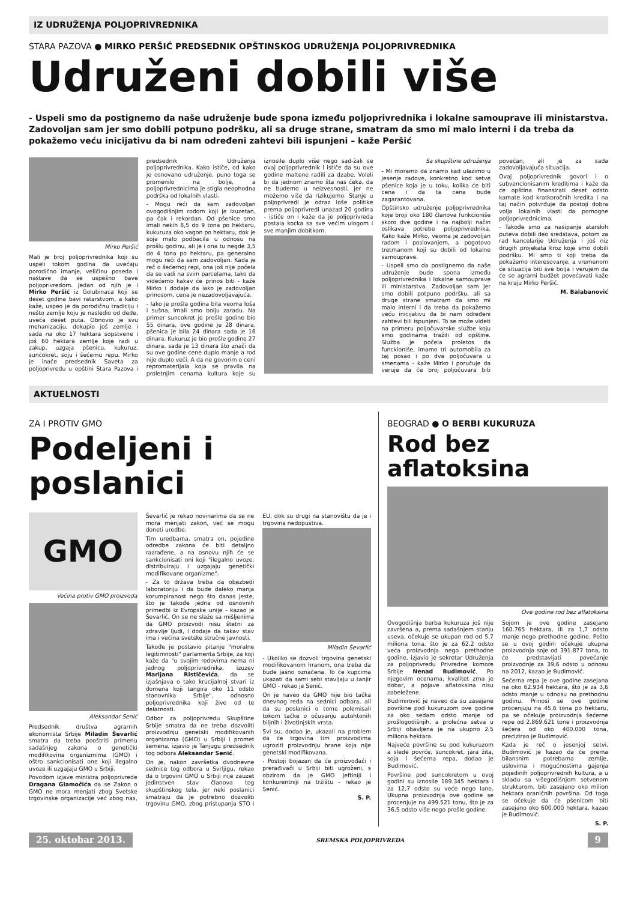IZ UDRUŽENJA POLJOPRIVREDNIKA
STARA PAZOVA ● MIRKO PERŠIĆ PREDSEDNIK OPŠTINSKOG UDRUŽENJA POLJOPRIVREDNIKA
Udruženi dobili više
- Uspeli smo da postignemo da naše udruženje bude spona između poljoprivrednika i lokalne samouprave ili ministarstva. Zadovoljan sam jer smo dobili potpuno podršku, ali sa druge strane, smatram da smo mi malo interni i da treba da pokažemo veću inicijativu da bi nam određeni zahtevi bili ispunjeni – kaže Peršić
Mirko Peršić
Mali je broj poljoprivrednika koji su uspeli tokom godina da uvećaju porodično imanje, veličinu poseda i nastave da se uspešno bave poljoprivredom. Jedan od njih je i Mirko Peršić iz Golubinaca koji se deset godina bavi ratarstvom, a kako kaže, uspeo je da porodičnu tradiciju i nešto zemlje koju je nasledio od dede, uveća deset puta. Obnovio je svu mehanizaciju, dokupio još zemlje i sada na oko 17 hektara sopstvene i još 60 hektara zemlje koje radi u zakup, uzgaja pšenicu, kukuruz, suncokret, soju i šećernu repu. Mirko je inače predsednik Saveta za poljoprivredu u opštini Stara Pazova i predsednik Udruženja poljoprivrednika. Kako ističe, od kako je osnovano udruženje, puno toga se promenilo na bolje, a poljoprivrednicima je stigla neophodna podrška od lokalnih vlasti.
- Mogu reći da sam zadovoljan ovogodišnjim rodom koji je izuzetan, pa čak i rekordan. Od pšenice smo imali nekih 8,5 do 9 tona po hektaru, kukuruza oko vagon po hektaru, dok je soja malo podbacila u odnosu na prošlu godinu, ali je i ona tu negde 3,5 do 4 tona po hektaru, pa generalno mogu reći da sam zadovoljan. Kada je reč o šećernoj repi, ona još nije počela da se vadi na svim parcelama, tako da videćemo kakav će prinos biti - kaže Mirko i dodaje da iako je zadovoljan prinosom, cena je nezadovoljavajuća.
- Iako je prošla godina bila veoma loša i sušna, imali smo bolju zaradu. Na primer suncokret je prošle godine bio 55 dinara, ove godine je 28 dinara, pšenica je bila 24 dinara sada je 16 dinara. Kukuruz je bio prošle godine 27 dinara, sada je 13 dinara što znači da su ove godine cene duplo manje a rod nije duplo veći. A da ne govorim o ceni repromaterijala koja se pravila na proletnjim cenama kultura koje su iznosile duplo više nego sad-žali se ovaj poljoprivrednik i ističe da su ove godine maltene radili za dzabe. Voleli bi da jednom znamo šta nas čeka, da ne budemo u neizvesnosti, jer ne možemo više da rizikujemo. Stanje u poljoprivredi je odraz loše politike prema poljoprivredi unazad 20 godina - ističe on i kaže da je poljoprivreda postala kocka sa sve većim ulogom i sve manjim dobitkom.
Sa skupštine udruženja
- Mi moramo da znamo kad ulazimo u jesenje radove, konkretno kod setve pšenice koja je u toku, kolika će biti cena i da ta cena bude zagarantovana.
Opštinsko udruženje poljoprivrednika koje broji oko 180 članova funkcioniše skoro dve godine i na najbolji način oslikava potrebe poljoprivrednika. Kako kaže Mirko, veoma je zadovoljan radom i poslovanjem, a pogotovo tretmanom koji su dobili od lokalne samouprave.
- Uspeli smo da postignemo da naše udruženje bude spona između poljoprivrednika i lokalne samouprave ili ministarstva. Zadovoljan sam jer smo dobili potpuno podršku, ali sa druge strane smatram da smo mi malo interni i da treba da pokažemo veću inicijativu da bi nam određeni zahtevi bili ispunjeni. To se može videti na primeru poljočuvarske službe koju smo godinama tražili od opštine. Služba je počela proletos da funckioniše, imamo tri automobila za taj posao i po dva poljočuvara u smenama - kaže Mirko i poručuje da veruje da će broj poljočuvara biti povećan, ali je za sada zadovoljavajuća situacija.
Ovaj poljoprivrednik govori i o subvencionisanim kreditima i kaže da će opština finansirati deset odsto kamate kod kratkoročnih kredita i na taj način potvrđuje da postoji dobra volja lokalnih vlasti da pomogne poljoprivrednicima.
- Takođe smo za nasipanje atarskih puteva dobili deo sredstava, potom za rad kancelarije Udruženja i još niz drugih projekata kroz koje smo dobili podršku. Mi smo ti koji treba da pokažemo interesovanje, a vremenom će situacija biti sve bolja i verujem da će se agrarni budžet povećavati kaže na kraju Mirko Peršić.
M. Balabanović
AKTUELNOSTI
ZA I PROTIV GMO
Podeljeni i poslanici
GMO
Većina protiv GMO proizvoda
Aleksandar Senić
Predsednik društva agrarnih ekonomista Srbije Miladin Ševarlić smatra da treba pooštriti primenu sadašnjeg zakona o genetički modifikovina organizmima (GMO) i oštro sankcionisati one koji ilegalno uvoze ili uzgajaju GMO u Srbiji.
Povodom izjave ministra poljoprivrede Dragana Glamočića da se Zakon o GMO ne mora menjati zbog Svetske trgovinske organizacije već zbog nas, Ševarlić je rekao novinarima da se ne mora menjati zakon, već se mogu doneti uredbe.
Tim uredbama, smatra on, pojedine odredbe zakona će biti detaljno razrađene, a na osnovu njih će se sankcionisati oni koji "ilegalno uvoze, distribuiraju i uzgajaju genetički modifikovane organizme".
- Za to država treba da obezbedi laboratoriju i da bude daleko manja korumpiranost nego što danas jeste, što je takođe jedna od osnovnih primedbi iz Evropske unije - kazao je Ševarlić. On se ne slaže sa mišljenima da GMO proizvodi nisu štetni za zdravlje ljudi, i dodaje da takav stav ima i većina svetske stručne javnosti.
Takođe je postavio pitanje "moralne legitimnosti" parlamenta Srbije, za koji kaže da "u svojim redovima nema ni jednog poljoprivrednika, izuzev Marijana Rističevića, da se izjašnjava o tako krucijalnoj stvari iz domena koji tangira oko 11 odsto stanovnika Srbije", odnosno poljoprivrednika koji žive od te delatnosti.
Odbor za poljoprivredu Skupštine Srbije smatra da ne treba dozvoliti proizvodnju genetski modifikovanih organizama (GMO) u Srbiji i promet semena, izjavio je Tanjugu predsednik tog odbora Aleksandar Senić.
On je, nakon završetka dvodnevne sednice tog odbora u Svrljigu, rekao da o trgovini GMO u Srbiji nije zauzet jedinstven stav članova tog skupštinskog tela, jer neki poslanici smatraju da je potrebno dozvoliti trgovinu GMO, zbog pristupanja STO i EU, dok su drugi na stanovištu da je i trgovina nedopustiva.
Miladin Ševarlić
- Ukoliko se dozvoli trgovina genetski modifikovanom hranom, ona treba da bude jasno označena. To će kupcima ukazati da sami sebi stavljaju u tanjir GMO - rekao je Senić.
On je naveo da GMO nije bio tačka dnevnog reda na sednici odbora, ali da su poslanici o tome polemisali tokom tačke o očuvanju autohtonih biljnih i životinjskih vrsta.
Svi su, dodao je, ukazali na problem da će trgovina tim proizvodima ugroziti proizvodnju hrane koja nije genetski modifikovana.
- Postoji bojazan da će proizvođači i prerađivači u Srbiji biti ugroženi, s obzirom da je GMO jeftiniji i konkurentniji na tržištu - rekao je Senić.
S. P.
BEOGRAD ● O BERBI KUKURUZA
Rod bez aflatoksina
Ove godine rod bez aflatoksina
Ovogodišnja berba kukuruza još nije završena a, prema sadašnjem stanju useva, očekuje se ukupan rod od 5,7 miliona tona, što je za 62,2 odsto veća proizvodnja nego prethodne godine, izjavio je sekretar Udruženja za poljoprivredu Privredne komore Srbije Nenad Budimović. Po njegovim ocenama, kvalitet zrna je dobar, a pojave aflatoksina nisu zabeležene.
Budimirović je naveo da su zasejane površine pod kukuruzom ove godine za oko sedam odsto manje od prošlogodišnjih, a prolećna setva u Srbiji obavljena je na ukupno 2,5 miliona hektara.
Najveće površine su pod kukuruzom a slede povrće, suncokret, jara žita, soja i šećerna repa, dodao je Budimović.
Površine pod suncokretom u ovoj godini su iznosile 189.345 hektara i za 12,7 odsto su veće nego lane. Ukupna proizvodnja ove godine se procenjuje na 499.521 tonu, što je za 36,5 odsto više nego prošle godine.
Sojom je ove godine zasejano 160.765 hektara, ili za 1,7 odsto manje nego prethodne godine. Pošto se u ovoj godini očekuje ukupna proizvodnja soje od 391.877 tona, to će predstavljati povećanje proizvodnje za 39,6 odsto u odnosu na 2012, kazao je Budimović.
Šećerna repa je ove godine zasejana na oko 62.934 hektara, što je za 3,6 odsto manje u odnosu na prethodnu godinu. Prinosi se ove godine procenjuju na 45,6 tona po hektaru, pa se očekuje proizvodnja šećerne repe od 2.869.621 tone i proizvodnja šećera od oko 400.000 tona, precizirao je Budimović.
Kada je reč o jesenjoj setvi, Budimović je kazao da će prema bilansnim potrebama zemlje, uslovima i mogućnostima gajenja pojedinih poljoprivrednih kultura, a u skladu sa višegodišnjom setvenom strukturom, biti zasejano oko milion hektara oraničnih površina. Od toga se očekuje da će pšenicom biti zasejano oko 600.000 hektara, kazao je Budimović.
S. P.
25. oktobar 2013. SREMSKA POLJOPRIVREDA 9